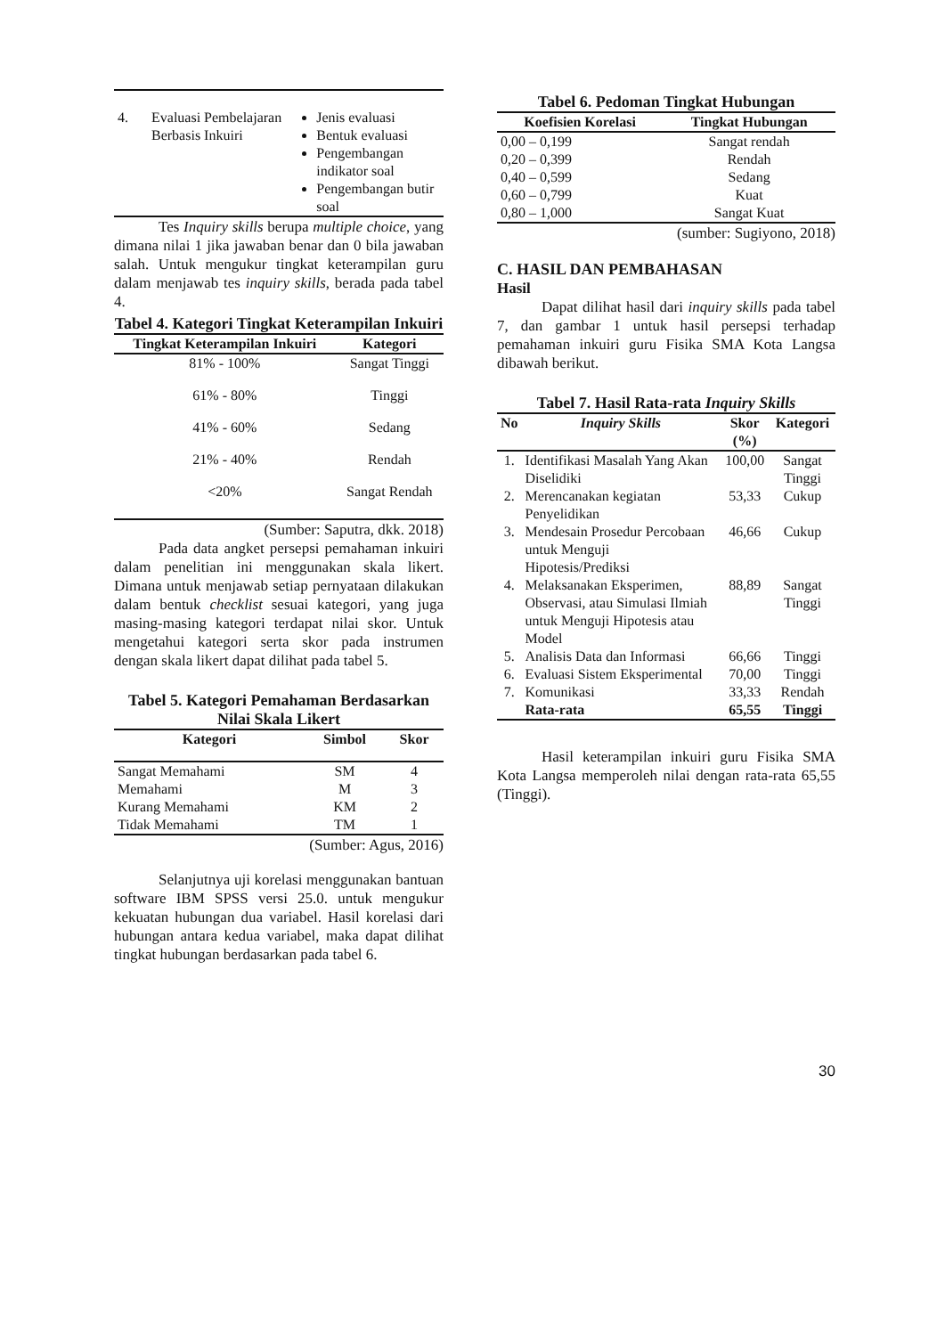| 4. | Evaluasi Pembelajaran Berbasis Inkuiri | Jenis evaluasi Bentuk evaluasi Pengembangan indikator soal Pengembangan butir soal |
Tes Inquiry skills berupa multiple choice, yang dimana nilai 1 jika jawaban benar dan 0 bila jawaban salah. Untuk mengukur tingkat keterampilan guru dalam menjawab tes inquiry skills, berada pada tabel 4.
Tabel 4. Kategori Tingkat Keterampilan Inkuiri
| Tingkat Keterampilan Inkuiri | Kategori |
| --- | --- |
| 81% - 100% | Sangat Tinggi |
| 61% - 80% | Tinggi |
| 41% - 60% | Sedang |
| 21% - 40% | Rendah |
| <20% | Sangat Rendah |
(Sumber: Saputra, dkk. 2018)
Pada data angket persepsi pemahaman inkuiri dalam penelitian ini menggunakan skala likert. Dimana untuk menjawab setiap pernyataan dilakukan dalam bentuk checklist sesuai kategori, yang juga masing-masing kategori terdapat nilai skor. Untuk mengetahui kategori serta skor pada instrumen dengan skala likert dapat dilihat pada tabel 5.
Tabel 5. Kategori Pemahaman Berdasarkan Nilai Skala Likert
| Kategori | Simbol | Skor |
| --- | --- | --- |
| Sangat Memahami | SM | 4 |
| Memahami | M | 3 |
| Kurang Memahami | KM | 2 |
| Tidak Memahami | TM | 1 |
(Sumber: Agus, 2016)
Selanjutnya uji korelasi menggunakan bantuan software IBM SPSS versi 25.0. untuk mengukur kekuatan hubungan dua variabel. Hasil korelasi dari hubungan antara kedua variabel, maka dapat dilihat tingkat hubungan berdasarkan pada tabel 6.
Tabel 6. Pedoman Tingkat Hubungan
| Koefisien Korelasi | Tingkat Hubungan |
| --- | --- |
| 0,00 – 0,199 | Sangat rendah |
| 0,20 – 0,399 | Rendah |
| 0,40 – 0,599 | Sedang |
| 0,60 – 0,799 | Kuat |
| 0,80 – 1,000 | Sangat Kuat |
(sumber: Sugiyono, 2018)
C. HASIL DAN PEMBAHASAN
Hasil
Dapat dilihat hasil dari inquiry skills pada tabel 7, dan gambar 1 untuk hasil persepsi terhadap pemahaman inkuiri guru Fisika SMA Kota Langsa dibawah berikut.
Tabel 7. Hasil Rata-rata Inquiry Skills
| No | Inquiry Skills | Skor (%) | Kategori |
| --- | --- | --- | --- |
| 1. | Identifikasi Masalah Yang Akan Diselidiki | 100,00 | Sangat Tinggi |
| 2. | Merencanakan kegiatan Penyelidikan | 53,33 | Cukup |
| 3. | Mendesain Prosedur Percobaan untuk Menguji Hipotesis/Prediksi | 46,66 | Cukup |
| 4. | Melaksanakan Eksperimen, Observasi, atau Simulasi Ilmiah untuk Menguji Hipotesis atau Model | 88,89 | Sangat Tinggi |
| 5. | Analisis Data dan Informasi | 66,66 | Tinggi |
| 6. | Evaluasi Sistem Eksperimental | 70,00 | Tinggi |
| 7. | Komunikasi | 33,33 | Rendah |
| | Rata-rata | 65,55 | Tinggi |
Hasil keterampilan inkuiri guru Fisika SMA Kota Langsa memperoleh nilai dengan rata-rata 65,55 (Tinggi).
30